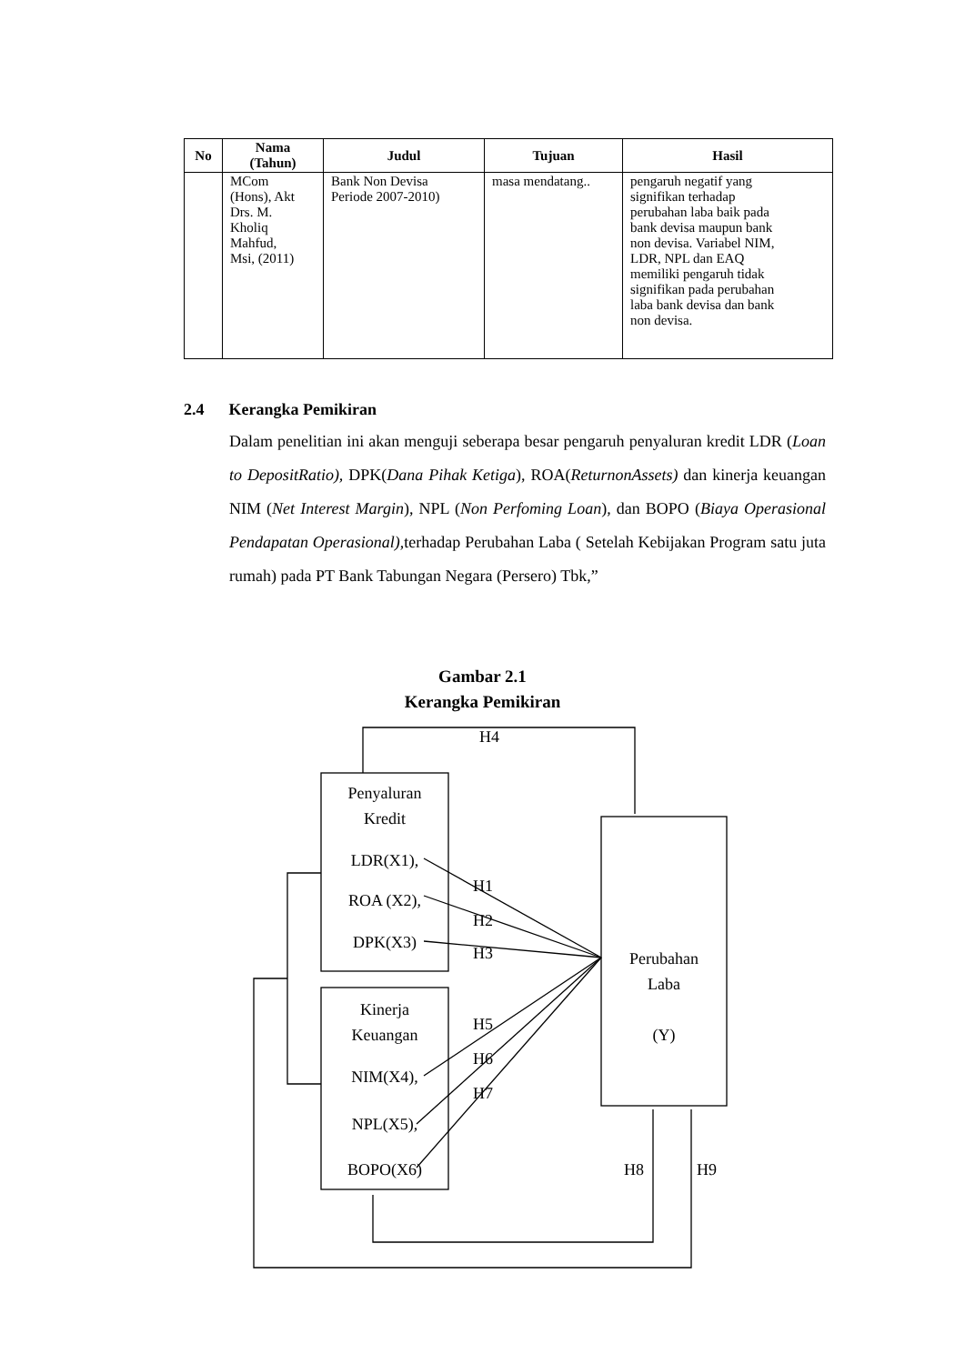| No | Nama (Tahun) | Judul | Tujuan | Hasil |
| --- | --- | --- | --- | --- |
| | MCom (Hons), Akt Drs. M. Kholiq Mahfud, Msi, (2011) | Bank Non Devisa Periode 2007-2010) | masa mendatang.. | pengaruh negatif yang signifikan terhadap perubahan laba baik pada bank devisa maupun bank non devisa. Variabel NIM, LDR, NPL dan EAQ memiliki pengaruh tidak signifikan pada perubahan laba bank devisa dan bank non devisa. |
2.4 Kerangka Pemikiran
Dalam penelitian ini akan menguji seberapa besar pengaruh penyaluran kredit LDR (Loan to DepositRatio), DPK(Dana Pihak Ketiga), ROA(ReturnonAssets) dan kinerja keuangan NIM (Net Interest Margin), NPL (Non Perfoming Loan), dan BOPO (Biaya Operasional Pendapatan Operasional),terhadap Perubahan Laba ( Setelah Kebijakan Program satu juta rumah) pada PT Bank Tabungan Negara (Persero) Tbk,”
Gambar 2.1
Kerangka Pemikiran
Penyaluran
Kredit
LDR(X1),
ROA (X2),
DPK(X3)
Kinerja
Keuangan
NIM(X4),
NPL(X5),
BOPO(X6)
Perubahan
Laba
(Y)
H4
H1
H2
H3
H5
H6
H7
H8 H9